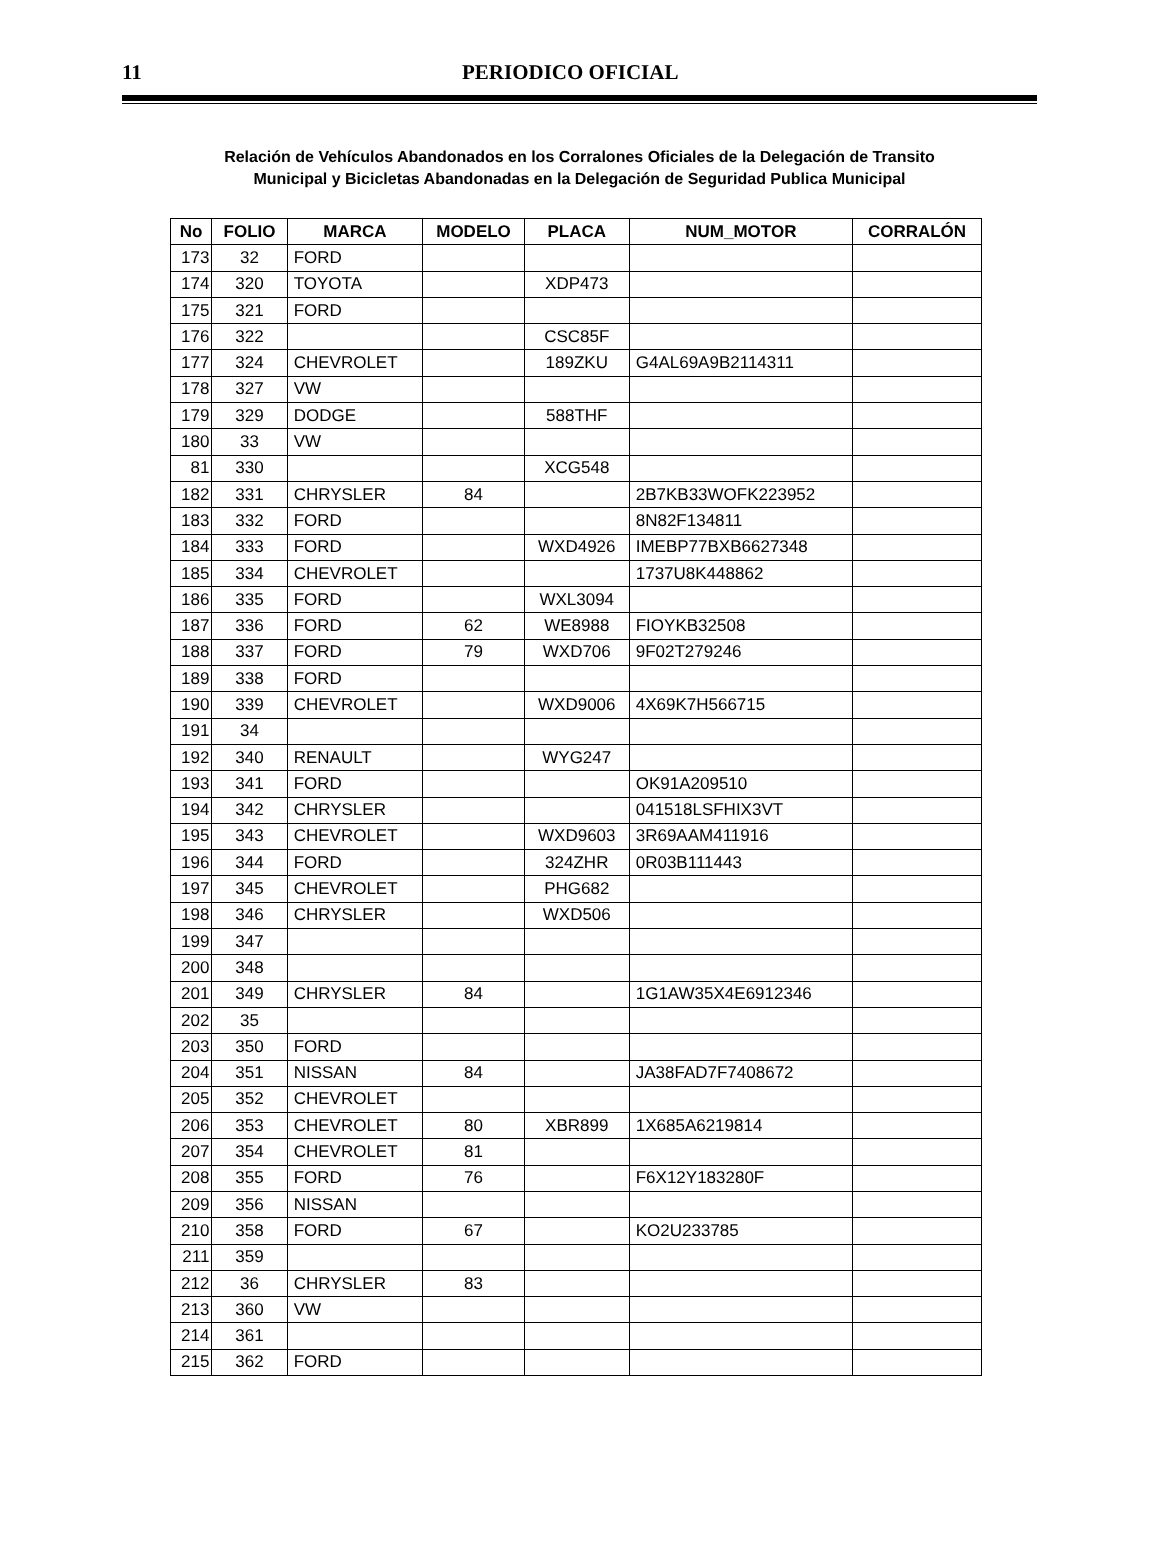11 PERIODICO OFICIAL
Relación de Vehículos Abandonados en los Corralones Oficiales de la Delegación de Transito
Municipal y Bicicletas Abandonadas en la Delegación de Seguridad Publica Municipal
| No | FOLIO | MARCA | MODELO | PLACA | NUM_MOTOR | CORRALÓN |
| --- | --- | --- | --- | --- | --- | --- |
| 173 | 32 | FORD | | | | |
| 174 | 320 | TOYOTA | | XDP473 | | |
| 175 | 321 | FORD | | | | |
| 176 | 322 | | | CSC85F | | |
| 177 | 324 | CHEVROLET | | 189ZKU | G4AL69A9B2114311 | |
| 178 | 327 | VW | | | | |
| 179 | 329 | DODGE | | 588THF | | |
| 180 | 33 | VW | | | | |
| 81 | 330 | | | XCG548 | | |
| 182 | 331 | CHRYSLER | 84 | | 2B7KB33WOFK223952 | |
| 183 | 332 | FORD | | | 8N82F134811 | |
| 184 | 333 | FORD | | WXD4926 | IMEBP77BXB6627348 | |
| 185 | 334 | CHEVROLET | | | 1737U8K448862 | |
| 186 | 335 | FORD | | WXL3094 | | |
| 187 | 336 | FORD | 62 | WE8988 | FIOYKB32508 | |
| 188 | 337 | FORD | 79 | WXD706 | 9F02T279246 | |
| 189 | 338 | FORD | | | | |
| 190 | 339 | CHEVROLET | | WXD9006 | 4X69K7H566715 | |
| 191 | 34 | | | | | |
| 192 | 340 | RENAULT | | WYG247 | | |
| 193 | 341 | FORD | | | OK91A209510 | |
| 194 | 342 | CHRYSLER | | | 041518LSFHIX3VT | |
| 195 | 343 | CHEVROLET | | WXD9603 | 3R69AAM411916 | |
| 196 | 344 | FORD | | 324ZHR | 0R03B111443 | |
| 197 | 345 | CHEVROLET | | PHG682 | | |
| 198 | 346 | CHRYSLER | | WXD506 | | |
| 199 | 347 | | | | | |
| 200 | 348 | | | | | |
| 201 | 349 | CHRYSLER | 84 | | 1G1AW35X4E6912346 | |
| 202 | 35 | | | | | |
| 203 | 350 | FORD | | | | |
| 204 | 351 | NISSAN | 84 | | JA38FAD7F7408672 | |
| 205 | 352 | CHEVROLET | | | | |
| 206 | 353 | CHEVROLET | 80 | XBR899 | 1X685A6219814 | |
| 207 | 354 | CHEVROLET | 81 | | | |
| 208 | 355 | FORD | 76 | | F6X12Y183280F | |
| 209 | 356 | NISSAN | | | | |
| 210 | 358 | FORD | 67 | | KO2U233785 | |
| 211 | 359 | | | | | |
| 212 | 36 | CHRYSLER | 83 | | | |
| 213 | 360 | VW | | | | |
| 214 | 361 | | | | | |
| 215 | 362 | FORD | | | | |